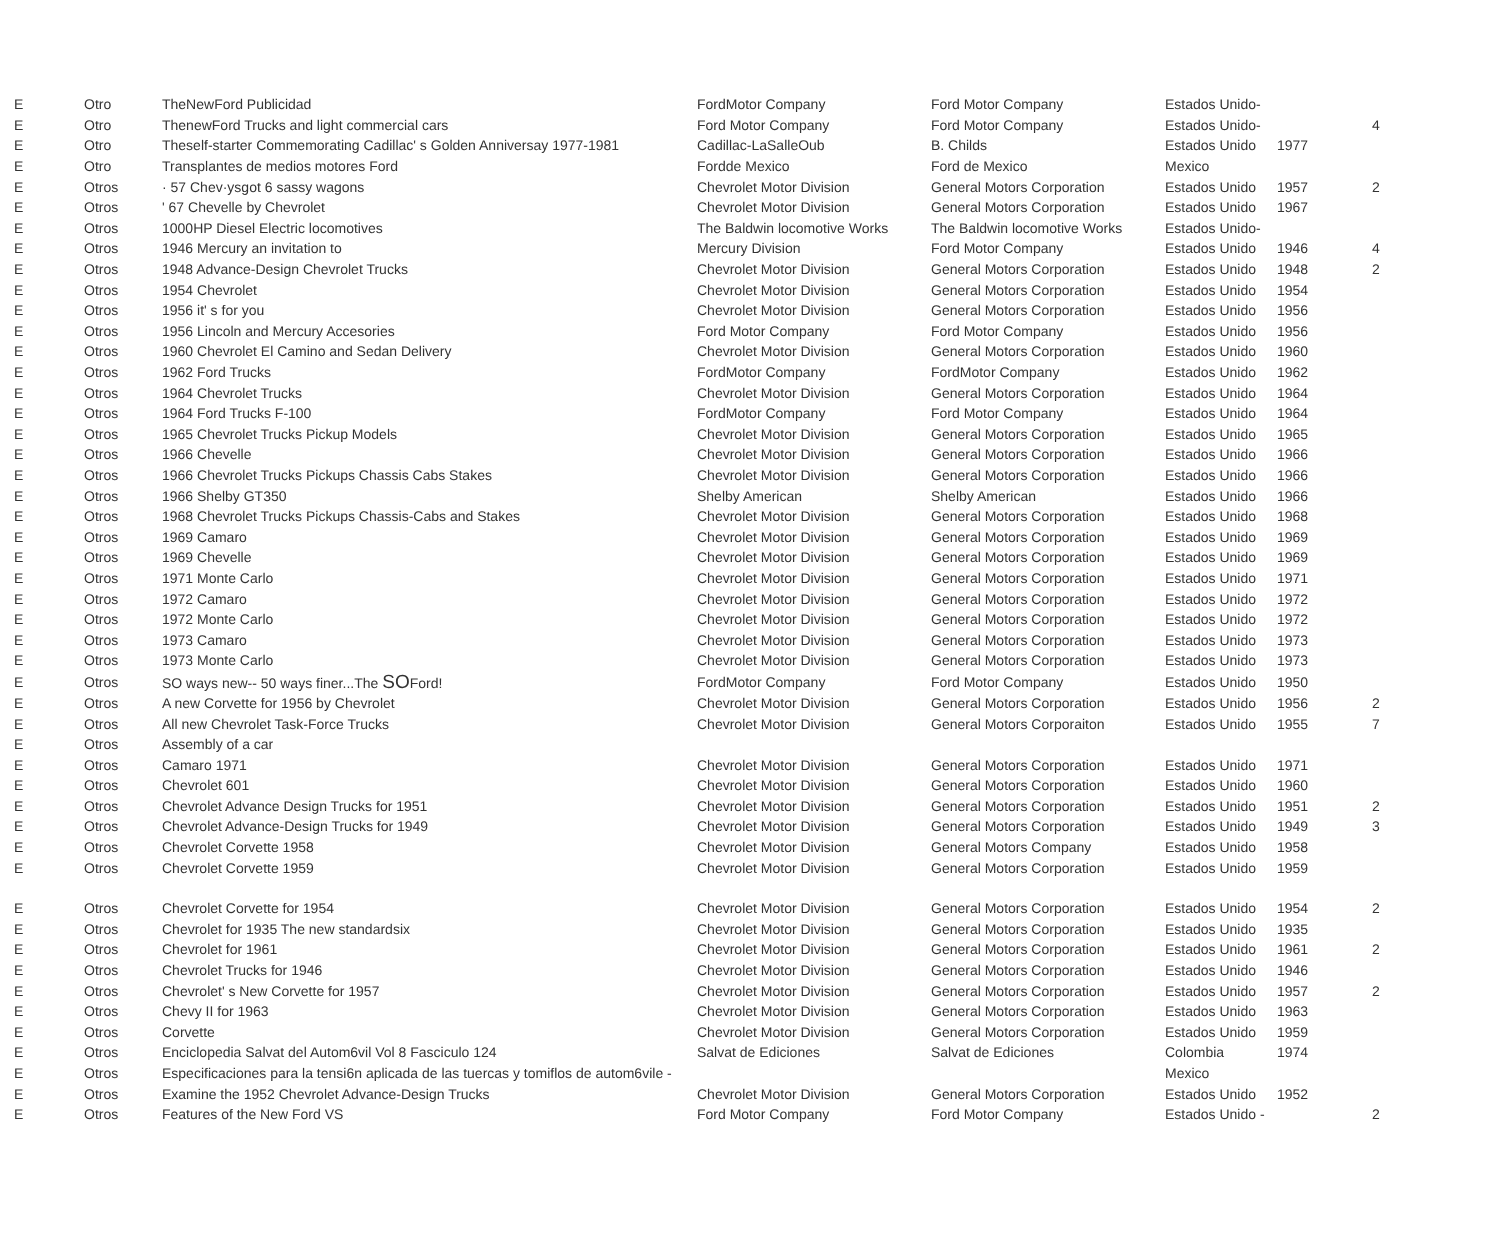| E | Otro | TheNewFord Publicidad | FordMotor Company | Ford Motor Company | Estados Unido- | | |
| E | Otro | ThenewFord Trucks and light commercial cars | Ford Motor Company | Ford Motor Company | Estados Unido- | | 4 |
| E | Otro | Theself-starter Commemorating Cadillac' s Golden Anniversay 1977-1981 | Cadillac-LaSalleOub | B. Childs | Estados Unido | 1977 | |
| E | Otro | Transplantes de medios motores Ford | Fordde Mexico | Ford de Mexico | Mexico | | |
| E | Otros | · 57 Chev·ysgot 6 sassy wagons | Chevrolet Motor Division | General Motors Corporation | Estados Unido | 1957 | 2 |
| E | Otros | ' 67 Chevelle by Chevrolet | Chevrolet Motor Division | General Motors Corporation | Estados Unido | 1967 | |
| E | Otros | 1000HP Diesel Electric locomotives | The Baldwin locomotive Works | The Baldwin locomotive Works | Estados Unido- | | |
| E | Otros | 1946 Mercury an invitation to | Mercury Division | Ford Motor Company | Estados Unido | 1946 | 4 |
| E | Otros | 1948 Advance-Design Chevrolet Trucks | Chevrolet Motor Division | General Motors Corporation | Estados Unido | 1948 | 2 |
| E | Otros | 1954 Chevrolet | Chevrolet Motor Division | General Motors Corporation | Estados Unido | 1954 | |
| E | Otros | 1956 it' s for you | Chevrolet Motor Division | General Motors Corporation | Estados Unido | 1956 | |
| E | Otros | 1956 Lincoln and Mercury Accesories | Ford Motor Company | Ford Motor Company | Estados Unido | 1956 | |
| E | Otros | 1960 Chevrolet El Camino and Sedan Delivery | Chevrolet Motor Division | General Motors Corporation | Estados Unido | 1960 | |
| E | Otros | 1962 Ford Trucks | FordMotor Company | FordMotor Company | Estados Unido | 1962 | |
| E | Otros | 1964 Chevrolet Trucks | Chevrolet Motor Division | General Motors Corporation | Estados Unido | 1964 | |
| E | Otros | 1964 Ford Trucks F-100 | FordMotor Company | Ford Motor Company | Estados Unido | 1964 | |
| E | Otros | 1965 Chevrolet Trucks Pickup Models | Chevrolet Motor Division | General Motors Corporation | Estados Unido | 1965 | |
| E | Otros | 1966 Chevelle | Chevrolet Motor Division | General Motors Corporation | Estados Unido | 1966 | |
| E | Otros | 1966 Chevrolet Trucks Pickups Chassis Cabs Stakes | Chevrolet Motor Division | General Motors Corporation | Estados Unido | 1966 | |
| E | Otros | 1966 Shelby GT350 | Shelby American | Shelby American | Estados Unido | 1966 | |
| E | Otros | 1968 Chevrolet Trucks Pickups Chassis-Cabs and Stakes | Chevrolet Motor Division | General Motors Corporation | Estados Unido | 1968 | |
| E | Otros | 1969 Camaro | Chevrolet Motor Division | General Motors Corporation | Estados Unido | 1969 | |
| E | Otros | 1969 Chevelle | Chevrolet Motor Division | General Motors Corporation | Estados Unido | 1969 | |
| E | Otros | 1971 Monte Carlo | Chevrolet Motor Division | General Motors Corporation | Estados Unido | 1971 | |
| E | Otros | 1972 Camaro | Chevrolet Motor Division | General Motors Corporation | Estados Unido | 1972 | |
| E | Otros | 1972 Monte Carlo | Chevrolet Motor Division | General Motors Corporation | Estados Unido | 1972 | |
| E | Otros | 1973 Camaro | Chevrolet Motor Division | General Motors Corporation | Estados Unido | 1973 | |
| E | Otros | 1973 Monte Carlo | Chevrolet Motor Division | General Motors Corporation | Estados Unido | 1973 | |
| E | Otros | SO ways new-- 50 ways finer...The SO Ford! | FordMotor Company | Ford Motor Company | Estados Unido | 1950 | |
| E | Otros | A new Corvette for 1956 by Chevrolet | Chevrolet Motor Division | General Motors Corporation | Estados Unido | 1956 | 2 |
| E | Otros | All new Chevrolet Task-Force Trucks | Chevrolet Motor Division | General Motors Corporaiton | Estados Unido | 1955 | 7 |
| E | Otros | Assembly of a car | | | | | |
| E | Otros | Camaro 1971 | Chevrolet Motor Division | General Motors Corporation | Estados Unido | 1971 | |
| E | Otros | Chevrolet 601 | Chevrolet Motor Division | General Motors Corporation | Estados Unido | 1960 | |
| E | Otros | Chevrolet Advance Design Trucks for 1951 | Chevrolet Motor Division | General Motors Corporation | Estados Unido | 1951 | 2 |
| E | Otros | Chevrolet Advance-Design Trucks for 1949 | Chevrolet Motor Division | General Motors Corporation | Estados Unido | 1949 | 3 |
| E | Otros | Chevrolet Corvette 1958 | Chevrolet Motor Division | General Motors Company | Estados Unido | 1958 | |
| E | Otros | Chevrolet Corvette 1959 | Chevrolet Motor Division | General Motors Corporation | Estados Unido | 1959 | |
| E | Otros | Chevrolet Corvette for 1954 | Chevrolet Motor Division | General Motors Corporation | Estados Unido | 1954 | 2 |
| E | Otros | Chevrolet for 1935 The new standardsix | Chevrolet Motor Division | General Motors Corporation | Estados Unido | 1935 | |
| E | Otros | Chevrolet for 1961 | Chevrolet Motor Division | General Motors Corporation | Estados Unido | 1961 | 2 |
| E | Otros | Chevrolet Trucks for 1946 | Chevrolet Motor Division | General Motors Corporation | Estados Unido | 1946 | |
| E | Otros | Chevrolet' s New Corvette for 1957 | Chevrolet Motor Division | General Motors Corporation | Estados Unido | 1957 | 2 |
| E | Otros | Chevy II for 1963 | Chevrolet Motor Division | General Motors Corporation | Estados Unido | 1963 | |
| E | Otros | Corvette | Chevrolet Motor Division | General Motors Corporation | Estados Unido | 1959 | |
| E | Otros | Enciclopedia Salvat del Autom6vil Vol 8 Fasciculo 124 | Salvat de Ediciones | Salvat de Ediciones | Colombia | 1974 | |
| E | Otros | Especificaciones para la tensi6n aplicada de las tuercas y tomiflos de autom6vile - | | | Mexico | | |
| E | Otros | Examine the 1952 Chevrolet Advance-Design Trucks | Chevrolet Motor Division | General Motors Corporation | Estados Unido | 1952 | |
| E | Otros | Features of the New Ford VS | Ford Motor Company | Ford Motor Company | Estados Unido - | | 2 |